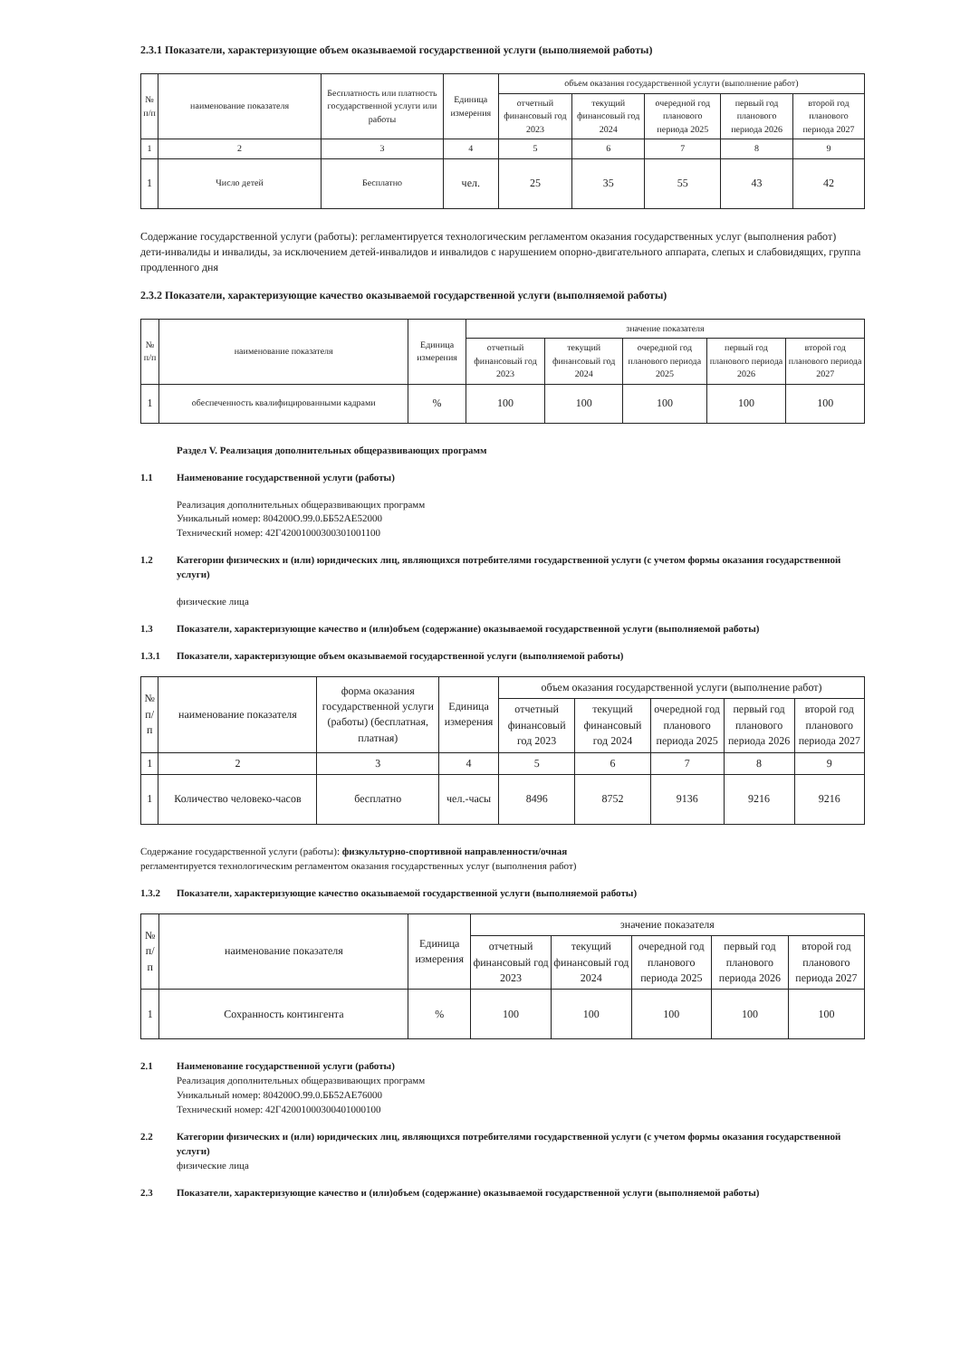2.3.1 Показатели, характеризующие объем оказываемой государственной услуги (выполняемой работы)
| № п/п | наименование показателя | Бесплатность или платность государственной услуги или работы | Единица измерения | объем оказания государственной услуги (выполнение работ) | | | | |
| --- | --- | --- | --- | --- | --- | --- | --- | --- |
| | | | | отчетный финансовый год 2023 | текущий финансовый год 2024 | очередной год планового периода 2025 | первый год планового периода 2026 | второй год планового периода 2027 |
| 1 | 2 | 3 | 4 | 5 | 6 | 7 | 8 | 9 |
| 1 | Число детей | Бесплатно | чел. | 25 | 35 | 55 | 43 | 42 |
Содержание государственной услуги (работы): регламентируется технологическим регламентом оказания государственных услуг (выполнения работ)
дети-инвалиды и инвалиды, за исключением детей-инвалидов и инвалидов с нарушением опорно-двигательного аппарата, слепых и слабовидящих, группа продленного дня
2.3.2 Показатели, характеризующие качество оказываемой государственной услуги (выполняемой работы)
| № п/п | наименование показателя | Единица измерения | значение показателя | | | | |
| --- | --- | --- | --- | --- | --- | --- | --- |
| | | | отчетный финансовый год 2023 | текущий финансовый год 2024 | очередной год планового периода 2025 | первый год планового периода 2026 | второй год планового периода 2027 |
| 1 | обеспеченность квалифицированными кадрами | % | 100 | 100 | 100 | 100 | 100 |
Раздел V. Реализация дополнительных общеразвивающих программ
1.1 Наименование государственной услуги (работы)
Реализация дополнительных общеразвивающих программ
Уникальный номер: 804200О.99.0.ББ52АЕ52000
Технический номер: 42Г42001000300301001100
1.2 Категории физических и (или) юридических лиц, являющихся потребителями государственной услуги (с учетом формы оказания государственной услуги)
физические лица
1.3 Показатели, характеризующие качество и (или)объем (содержание) оказываемой государственной услуги (выполняемой работы)
1.3.1 Показатели, характеризующие объем оказываемой государственной услуги (выполняемой работы)
| № п/п | наименование показателя | форма оказания государственной услуги (работы) (бесплатная, платная) | Единица измерения | объем оказания государственной услуги (выполнение работ) | | | | |
| | | | | отчетный финансовый год 2023 | текущий финансовый год 2024 | очередной год планового периода 2025 | первый год планового периода 2026 | второй год планового периода 2027 |
| 1 | 2 | 3 | 4 | 5 | 6 | 7 | 8 | 9 |
| 1 | Количество человеко-часов | бесплатно | чел.-часы | 8496 | 8752 | 9136 | 9216 | 9216 |
Содержание государственной услуги (работы): физкультурно-спортивной направленности/очная
регламентируется технологическим регламентом оказания государственных услуг (выполнения работ)
1.3.2 Показатели, характеризующие качество оказываемой государственной услуги (выполняемой работы)
| № п/п | наименование показателя | Единица измерения | значение показателя | | | | |
| | | | отчетный финансовый год 2023 | текущий финансовый год 2024 | очередной год планового периода 2025 | первый год планового периода 2026 | второй год планового периода 2027 |
| 1 | Сохранность контингента | % | 100 | 100 | 100 | 100 | 100 |
2.1 Наименование государственной услуги (работы)
Реализация дополнительных общеразвивающих программ
Уникальный номер: 804200О.99.0.ББ52АЕ76000
Технический номер: 42Г42001000300401000100
2.2 Категории физических и (или) юридических лиц, являющихся потребителями государственной услуги (с учетом формы оказания государственной услуги)
физические лица
2.3 Показатели, характеризующие качество и (или)объем (содержание) оказываемой государственной услуги (выполняемой работы)